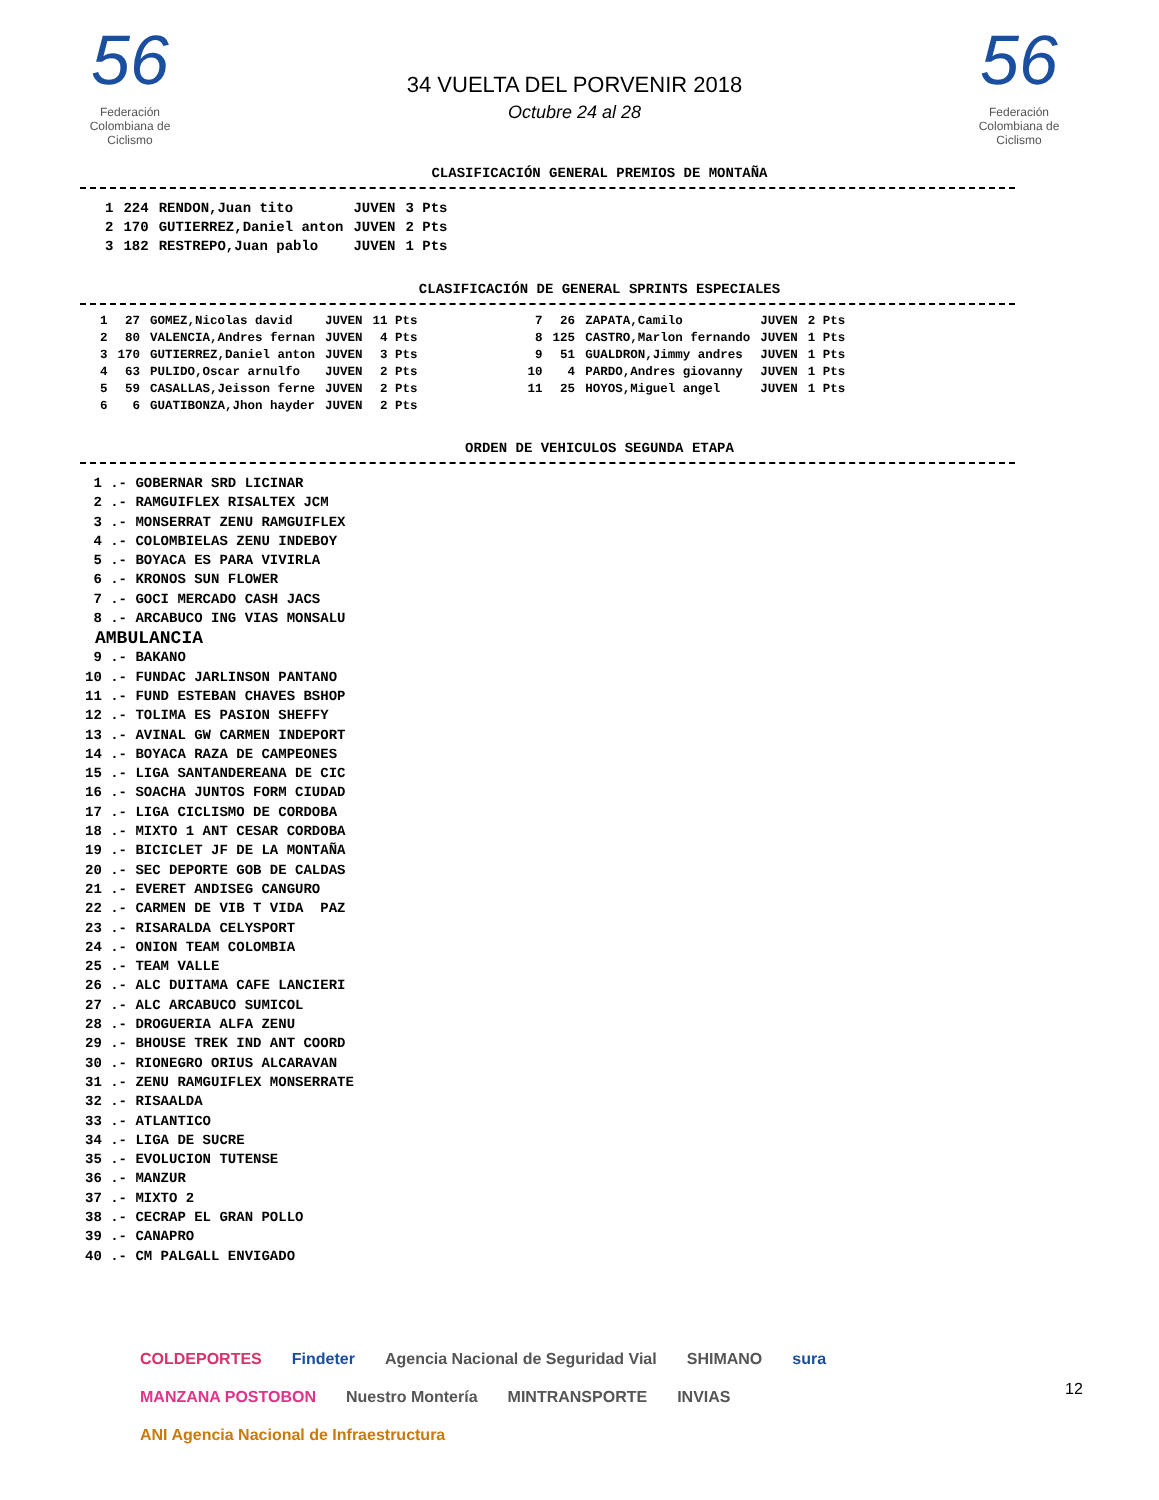56
Federación Colombiana de Ciclismo
34 VUELTA DEL PORVENIR 2018
Octubre 24 al 28
56
Federación Colombiana de Ciclismo
CLASIFICACIÓN GENERAL PREMIOS DE MONTAÑA
| 1 | 224 | RENDON,Juan tito | JUVEN | 3 Pts |
| 2 | 170 | GUTIERREZ,Daniel anton | JUVEN | 2 Pts |
| 3 | 182 | RESTREPO,Juan pablo | JUVEN | 1 Pts |
CLASIFICACIÓN DE GENERAL SPRINTS ESPECIALES
| 1 | 27 | GOMEZ,Nicolas david | JUVEN | 11 Pts | | 7 | 26 | ZAPATA,Camilo | JUVEN | 2 Pts |
| 2 | 80 | VALENCIA,Andres fernan | JUVEN | 4 Pts | | 8 | 125 | CASTRO,Marlon fernando | JUVEN | 1 Pts |
| 3 | 170 | GUTIERREZ,Daniel anton | JUVEN | 3 Pts | | 9 | 51 | GUALDRON,Jimmy andres | JUVEN | 1 Pts |
| 4 | 63 | PULIDO,Oscar arnulfo | JUVEN | 2 Pts | | 10 | 4 | PARDO,Andres giovanny | JUVEN | 1 Pts |
| 5 | 59 | CASALLAS,Jeisson ferne | JUVEN | 2 Pts | | 11 | 25 | HOYOS,Miguel angel | JUVEN | 1 Pts |
| 6 | 6 | GUATIBONZA,Jhon hayder | JUVEN | 2 Pts | | | | | | |
ORDEN DE VEHICULOS SEGUNDA ETAPA
1 .- GOBERNAR SRD LICINAR 2 .- RAMGUIFLEX RISALTEX JCM 3 .- MONSERRAT ZENU RAMGUIFLEX 4 .- COLOMBIELAS ZENU INDEBOY 5 .- BOYACA ES PARA VIVIRLA 6 .- KRONOS SUN FLOWER 7 .- GOCI MERCADO CASH JACS 8 .- ARCABUCO ING VIAS MONSALU
AMBULANCIA
9 .- BAKANO 10 .- FUNDAC JARLINSON PANTANO 11 .- FUND ESTEBAN CHAVES BSHOP 12 .- TOLIMA ES PASION SHEFFY 13 .- AVINAL GW CARMEN INDEPORT 14 .- BOYACA RAZA DE CAMPEONES 15 .- LIGA SANTANDEREANA DE CIC 16 .- SOACHA JUNTOS FORM CIUDAD 17 .- LIGA CICLISMO DE CORDOBA 18 .- MIXTO 1 ANT CESAR CORDOBA 19 .- BICICLET JF DE LA MONTAÑA 20 .- SEC DEPORTE GOB DE CALDAS 21 .- EVERET ANDISEG CANGURO 22 .- CARMEN DE VIB T VIDA PAZ 23 .- RISARALDA CELYSPORT 24 .- ONION TEAM COLOMBIA 25 .- TEAM VALLE 26 .- ALC DUITAMA CAFE LANCIERI 27 .- ALC ARCABUCO SUMICOL 28 .- DROGUERIA ALFA ZENU 29 .- BHOUSE TREK IND ANT COORD 30 .- RIONEGRO ORIUS ALCARAVAN 31 .- ZENU RAMGUIFLEX MONSERRATE 32 .- RISAALDA 33 .- ATLANTICO 34 .- LIGA DE SUCRE 35 .- EVOLUCION TUTENSE 36 .- MANZUR 37 .- MIXTO 2 38 .- CECRAP EL GRAN POLLO 39 .- CANAPRO 40 .- CM PALGALL ENVIGADO
COLDEPORTES Findeter Agencia Nacional de Seguridad Vial SHIMANO sura MANZANA POSTOBON Nuestro Montería MINTRANSPORTE INVIAS ANI Agencia Nacional de Infraestructura
12